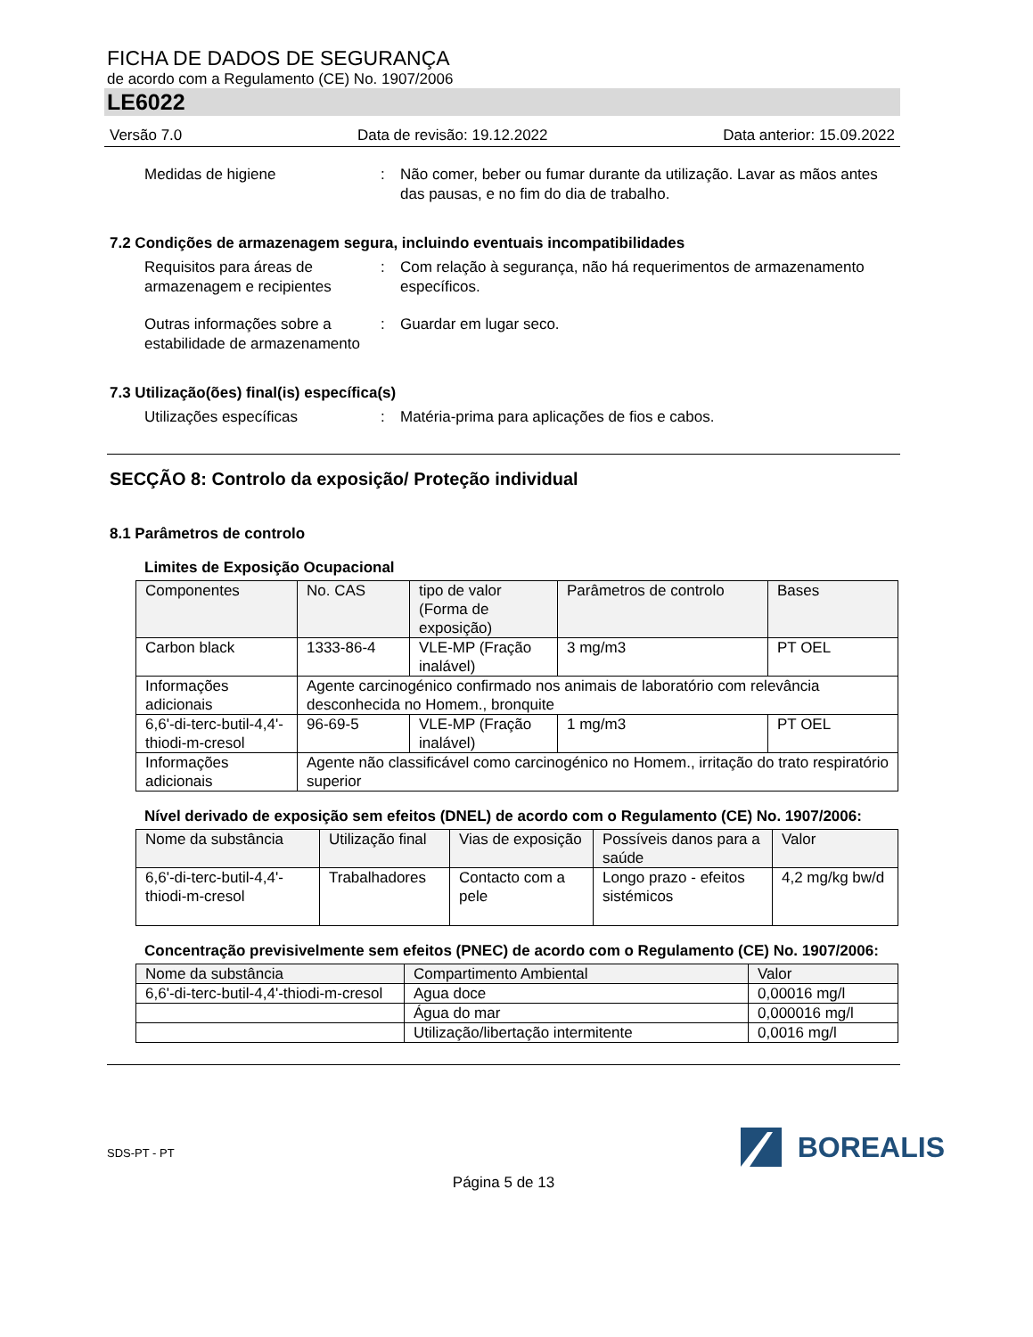FICHA DE DADOS DE SEGURANÇA
de acordo com a Regulamento (CE) No. 1907/2006
LE6022
Versão 7.0 Data de revisão: 19.12.2022 Data anterior: 15.09.2022
Medidas de higiene : Não comer, beber ou fumar durante da utilização. Lavar as mãos antes das pausas, e no fim do dia de trabalho.
7.2 Condições de armazenagem segura, incluindo eventuais incompatibilidades
Requisitos para áreas de armazenagem e recipientes
: Com relação à segurança, não há requerimentos de armazenamento específicos.
Outras informações sobre a estabilidade de armazenamento
: Guardar em lugar seco.
7.3 Utilização(ões) final(is) específica(s)
Utilizações específicas : Matéria-prima para aplicações de fios e cabos.
SECÇÃO 8: Controlo da exposição/ Proteção individual
8.1 Parâmetros de controlo
Limites de Exposição Ocupacional
| Componentes | No. CAS | tipo de valor (Forma de exposição) | Parâmetros de controlo | Bases |
| --- | --- | --- | --- | --- |
| Carbon black | 1333-86-4 | VLE-MP (Fração inalável) | 3 mg/m3 | PT OEL |
| Informações adicionais | Agente carcinogénico confirmado nos animais de laboratório com relevância desconhecida no Homem., bronquite | | | |
| 6,6'-di-terc-butil-4,4'-thiodi-m-cresol | 96-69-5 | VLE-MP (Fração inalável) | 1 mg/m3 | PT OEL |
| Informações adicionais | Agente não classificável como carcinogénico no Homem., irritação do trato respiratório superior | | | |
Nível derivado de exposição sem efeitos (DNEL) de acordo com o Regulamento (CE) No. 1907/2006:
| Nome da substância | Utilização final | Vias de exposição | Possíveis danos para a saúde | Valor |
| --- | --- | --- | --- | --- |
| 6,6'-di-terc-butil-4,4'-thiodi-m-cresol | Trabalhadores | Contacto com a pele | Longo prazo - efeitos sistémicos | 4,2 mg/kg bw/d |
Concentração previsivelmente sem efeitos (PNEC) de acordo com o Regulamento (CE) No. 1907/2006:
| Nome da substância | Compartimento Ambiental | Valor |
| --- | --- | --- |
| 6,6'-di-terc-butil-4,4'-thiodi-m-cresol | Agua doce | 0,00016 mg/l |
| | Água do mar | 0,000016 mg/l |
| | Utilização/libertação intermitente | 0,0016 mg/l |
SDS-PT - PT
BOREALIS
Página 5 de 13